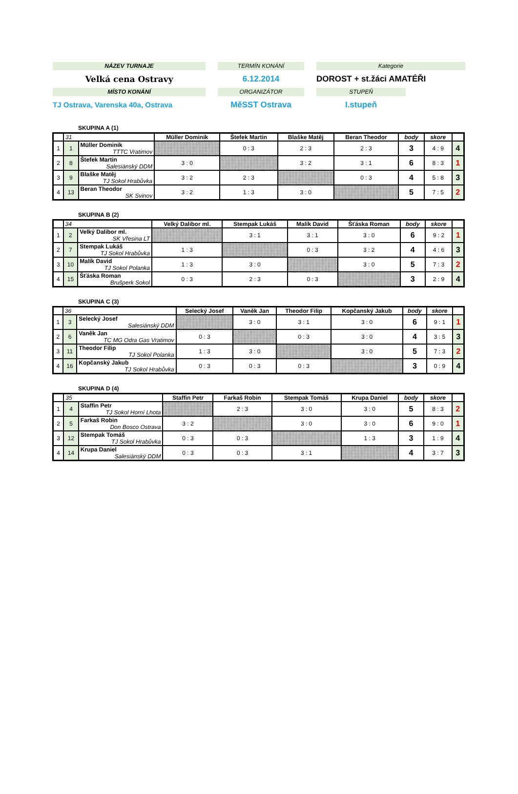NÁZEV TURNAJE
Velká cena Ostravy
MÍSTO KONÁNÍ
TJ Ostrava, Varenska 40a, Ostrava
TERMÍN KONÁNÍ
6.12.2014
ORGANIZÁTOR
MěSST Ostrava
Kategorie
DOROST + st.žáci AMATÉŘI
STUPEŇ
I.stupeň
SKUPINA A (1)
| | 31 | | Müller Dominik | Štefek Martin | Blaške Matěj | Beran Theodor | body | skore | |
| --- | --- | --- | --- | --- | --- | --- | --- | --- | --- |
| 1 | 1 | Müller Dominik TTTC Vratimov | | 0 : 3 | 2 : 3 | 2 : 3 | 3 | 4 : 9 | 4 |
| 2 | 8 | Štefek Martin Salesiánský DDM | 3 : 0 | | 3 : 2 | 3 : 1 | 6 | 8 : 3 | 1 |
| 3 | 9 | Blaške Matěj TJ Sokol Hrabůvka | 3 : 2 | 2 : 3 | | 0 : 3 | 4 | 5 : 8 | 3 |
| 4 | 13 | Beran Theodor SK Svinov | 3 : 2 | 1 : 3 | 3 : 0 | | 5 | 7 : 5 | 2 |
SKUPINA B (2)
| | 34 | | Velký Dalibor ml. | Stempak Lukáš | Malík David | Šťáska Roman | body | skore | |
| --- | --- | --- | --- | --- | --- | --- | --- | --- | --- |
| 1 | 2 | Velký Dalibor ml. SK Vřesina LT | | 3 : 1 | 3 : 1 | 3 : 0 | 6 | 9 : 2 | 1 |
| 2 | 7 | Stempak Lukáš TJ Sokol Hrabůvka | 1 : 3 | | 0 : 3 | 3 : 2 | 4 | 4 : 6 | 3 |
| 3 | 10 | Malík David TJ Sokol Polanka | 1 : 3 | 3 : 0 | | 3 : 0 | 5 | 7 : 3 | 2 |
| 4 | 15 | Šťáska Roman Brušperk Sokol | 0 : 3 | 2 : 3 | 0 : 3 | | 3 | 2 : 9 | 4 |
SKUPINA C (3)
| | 36 | | Selecký Josef | Vaněk Jan | Theodor Filip | Kopčanský Jakub | body | skore | |
| --- | --- | --- | --- | --- | --- | --- | --- | --- | --- |
| 1 | 3 | Selecký Josef Salesiánský DDM | | 3 : 0 | 3 : 1 | 3 : 0 | 6 | 9 : 1 | 1 |
| 2 | 6 | Vaněk Jan TC MG Odra Gas Vratimov | 0 : 3 | | 0 : 3 | 3 : 0 | 4 | 3 : 5 | 3 |
| 3 | 11 | Theodor Filip TJ Sokol Polanka | 1 : 3 | 3 : 0 | | 3 : 0 | 5 | 7 : 3 | 2 |
| 4 | 16 | Kopčanský Jakub TJ Sokol Hrabůvka | 0 : 3 | 0 : 3 | 0 : 3 | | 3 | 0 : 9 | 4 |
SKUPINA D (4)
| | 35 | | Staffin Petr | Farkaš Robin | Stempak Tomáš | Krupa Daniel | body | skore | |
| --- | --- | --- | --- | --- | --- | --- | --- | --- | --- |
| 1 | 4 | Staffin Petr TJ Sokol Horní Lhota | | 2 : 3 | 3 : 0 | 3 : 0 | 5 | 8 : 3 | 2 |
| 2 | 5 | Farkaš Robin Don Bosco Ostrava | 3 : 2 | | 3 : 0 | 3 : 0 | 6 | 9 : 0 | 1 |
| 3 | 12 | Stempak Tomáš TJ Sokol Hrabůvka | 0 : 3 | 0 : 3 | | 1 : 3 | 3 | 1 : 9 | 4 |
| 4 | 14 | Krupa Daniel Salesiánský DDM | 0 : 3 | 0 : 3 | 3 : 1 | | 4 | 3 : 7 | 3 |